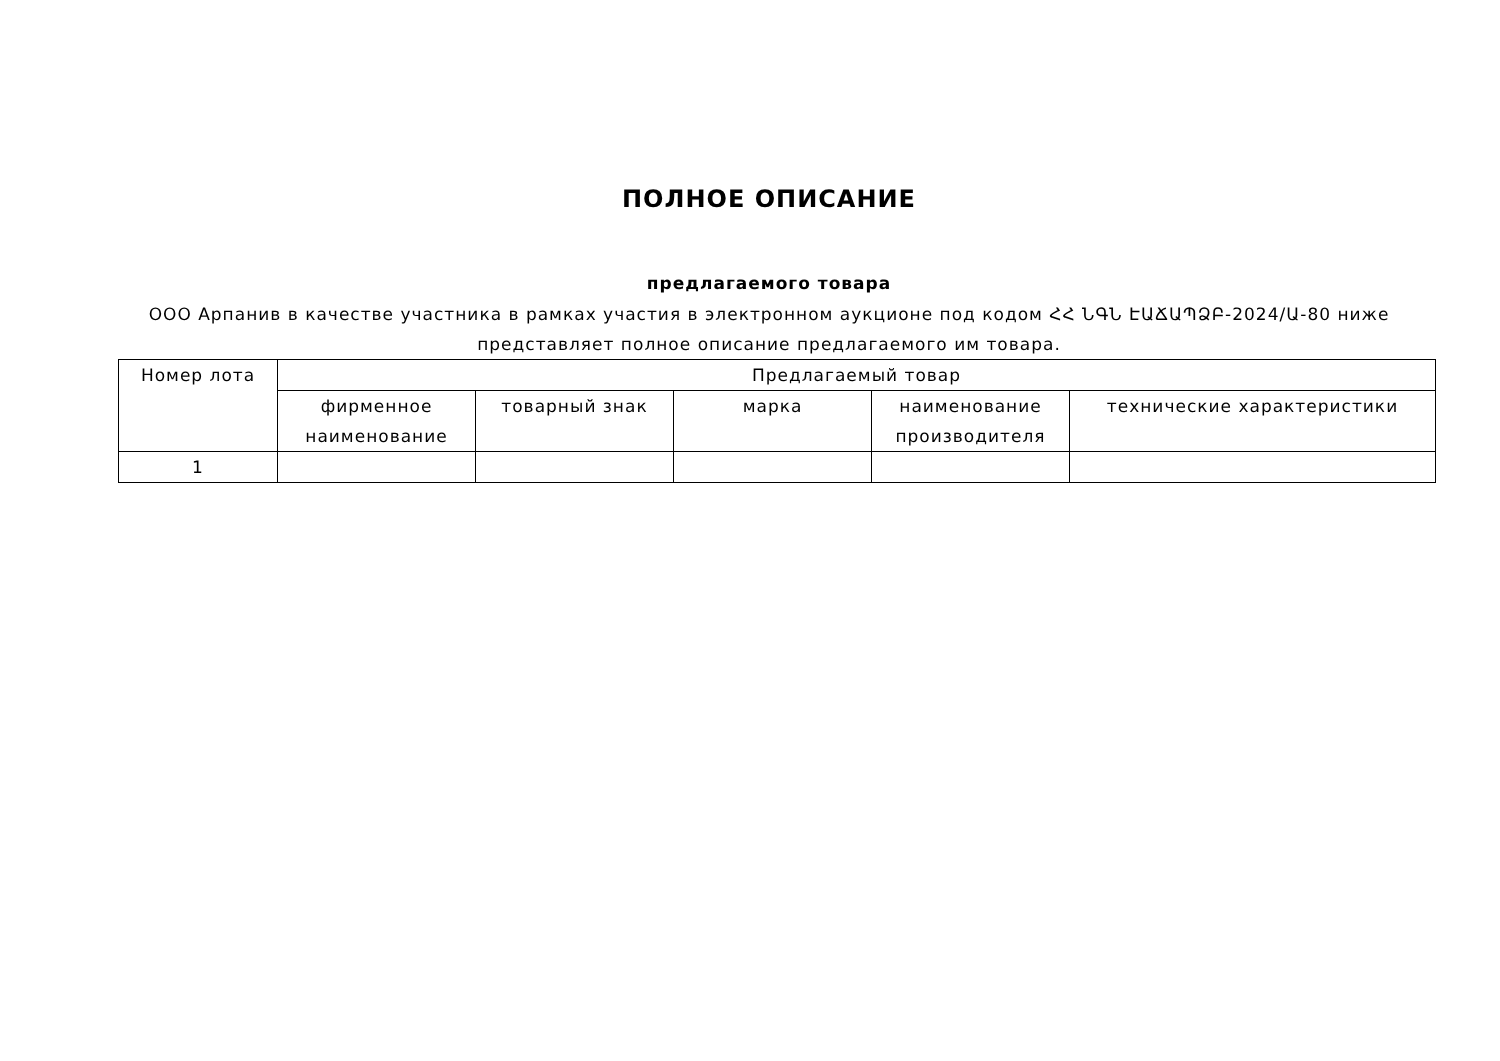ПОЛНОЕ ОПИСАНИЕ
предлагаемого товара
ООО Арпанив в качестве участника в рамках участия в электронном аукционе под кодом ՀՀ ՆԳՆ ԷԱՃԱՊՁԲ-2024/Ա-80 ниже
представляет полное описание предлагаемого им товара.
| Номер лота | Предлагаемый товар | | | | |
| --- | --- | --- | --- | --- | --- |
| | фирменное наименование | товарный знак | марка | наименование производителя | технические характеристики |
| 1 | | | | | |